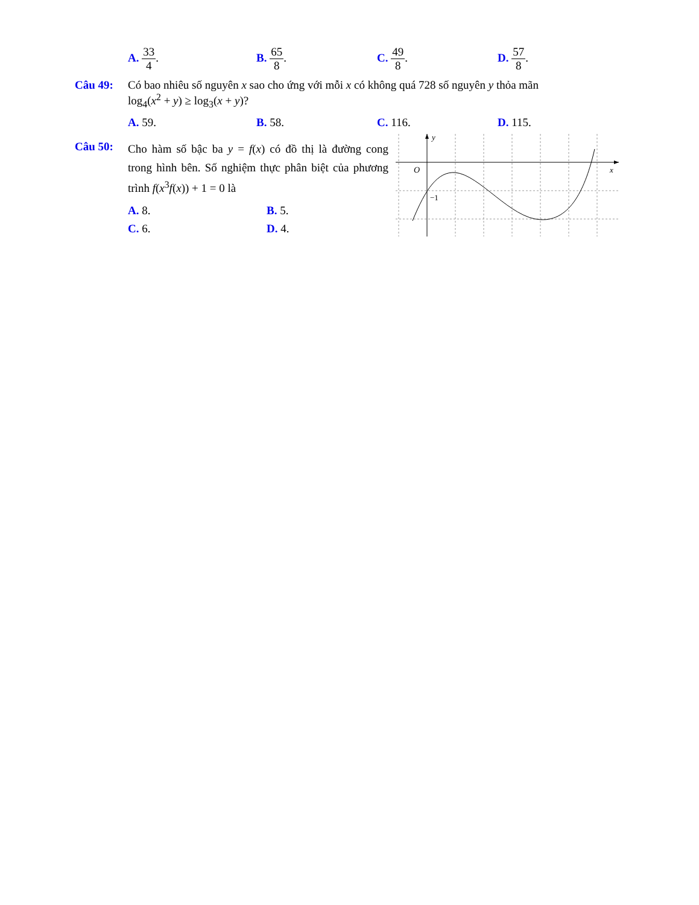A. 33 4. B. 65 8. C. 49 8. D. 57 8.
Câu 49: Có bao nhiêu số nguyên x sao cho ứng với mỗi x có không quá 728 số nguyên y thỏa mãn
log<sub>4</sub>(x<sup>2</sup> + y) ≥ log<sub>3</sub>(x + y)?
A. 59. B. 58. C. 116. D. 115.
Câu 50:
Cho hàm số bậc ba y = f(x) có đồ thị là đường cong trong hình bên. Số nghiệm thực phân biệt của phương trình f(x<sup>3</sup>f(x)) + 1 = 0 là
A. 8. B. 5.
C. 6. D. 4.
y
x
O
−1